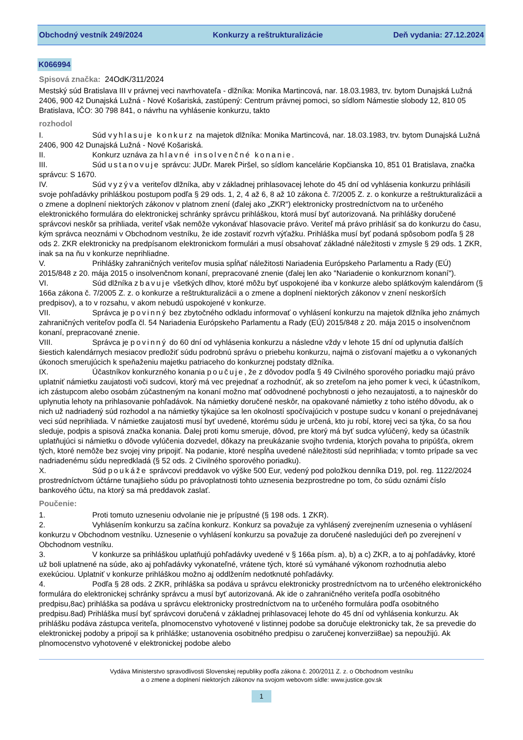Obchodný vestník 249/2024 Konkurzy a reštrukturalizácie Deň vydania: 27.12.2024
K066994
Spisová značka: 24OdK/311/2024
Mestský súd Bratislava III v právnej veci navrhovateľa - dlžníka: Monika Martincová, nar. 18.03.1983, trv. bytom Dunajská Lužná 2406, 900 42 Dunajská Lužná - Nové Košariská, zastúpený: Centrum právnej pomoci, so sídlom Námestie slobody 12, 810 05 Bratislava, IČO: 30 798 841, o návrhu na vyhlásenie konkurzu, takto
rozhodol
I. Súd vyhlasuje konkurz na majetok dlžníka: Monika Martincová, nar. 18.03.1983, trv. bytom Dunajská Lužná 2406, 900 42 Dunajská Lužná - Nové Košariská.
II. Konkurz uznáva za hlavné insolvenčné konanie.
III. Súd ustanovuje správcu: JUDr. Marek Piršel, so sídlom kancelárie Kopčianska 10, 851 01 Bratislava, značka správcu: S 1670.
IV. Súd vyzýva veriteľov dlžníka, aby v základnej prihlasovacej lehote do 45 dní od vyhlásenia konkurzu prihlásili svoje pohľadávky prihláškou postupom podľa § 29 ods. 1, 2, 4 až 6, 8 až 10 zákona č. 7/2005 Z. z. o konkurze a reštrukturalizácii a o zmene a doplnení niektorých zákonov v platnom znení (ďalej ako „ZKR“) elektronicky prostredníctvom na to určeného elektronického formulára do elektronickej schránky správcu prihláškou, ktorá musí byť autorizovaná. Na prihlášky doručené správcovi neskôr sa prihliada, veriteľ však nemôže vykonávať hlasovacie právo. Veriteľ má právo prihlásiť sa do konkurzu do času, kým správca neoznámi v Obchodnom vestníku, že ide zostaviť rozvrh výťažku. Prihláška musí byť podaná spôsobom podľa § 28 ods 2. ZKR elektronicky na predpísanom elektronickom formulári a musí obsahovať základné náležitosti v zmysle § 29 ods. 1 ZKR, inak sa na ňu v konkurze neprihliadne.
V. Prihlášky zahraničných veriteľov musia spĺňať náležitosti Nariadenia Európskeho Parlamentu a Rady (EÚ) 2015/848 z 20. mája 2015 o insolvenčnom konaní, prepracované znenie (ďalej len ako "Nariadenie o konkurznom konaní").
VI. Súd dlžníka zbavuje všetkých dlhov, ktoré môžu byť uspokojené iba v konkurze alebo splátkovým kalendárom (§ 166a zákona č. 7/2005 Z. z. o konkurze a reštrukturalizácii a o zmene a doplnení niektorých zákonov v znení neskorších predpisov), a to v rozsahu, v akom nebudú uspokojené v konkurze.
VII. Správca je povinný bez zbytočného odkladu informovať o vyhlásení konkurzu na majetok dlžníka jeho známych zahraničných veriteľov podľa čl. 54 Nariadenia Európskeho Parlamentu a Rady (EÚ) 2015/848 z 20. mája 2015 o insolvenčnom konaní, prepracované znenie.
VIII. Správca je povinný do 60 dní od vyhlásenia konkurzu a následne vždy v lehote 15 dní od uplynutia ďalších šiestich kalendárnych mesiacov predložiť súdu podrobnú správu o priebehu konkurzu, najmä o zisťovaní majetku a o vykonaných úkonoch smerujúcich k speňaženiu majetku patriaceho do konkurznej podstaty dlžníka.
IX. Účastníkov konkurzného konania poučuje, že z dôvodov podľa § 49 Civilného sporového poriadku majú právo uplatniť námietku zaujatosti voči sudcovi, ktorý má vec prejednať a rozhodnúť, ak so zreteľom na jeho pomer k veci, k účastníkom, ich zástupcom alebo osobám zúčastneným na konaní možno mať odôvodnené pochybnosti o jeho nezaujatosti, a to najneskôr do uplynutia lehoty na prihlasovanie pohľadávok. Na námietky doručené neskôr, na opakované námietky z toho istého dôvodu, ak o nich už nadriadený súd rozhodol a na námietky týkajúce sa len okolností spočívajúcich v postupe sudcu v konaní o prejednávanej veci súd neprihliada. V námietke zaujatosti musí byť uvedené, ktorému súdu je určená, kto ju robí, ktorej veci sa týka, čo sa ňou sleduje, podpis a spisová značka konania. Ďalej proti komu smeruje, dôvod, pre ktorý má byť sudca vylúčený, kedy sa účastník uplatňujúci si námietku o dôvode vylúčenia dozvedel, dôkazy na preukázanie svojho tvrdenia, ktorých povaha to pripúšťa, okrem tých, ktoré nemôže bez svojej viny pripojiť. Na podanie, ktoré nespĺňa uvedené náležitosti súd neprihliada; v tomto prípade sa vec nadriadenému súdu nepredkladá (§ 52 ods. 2 Civilného sporového poriadku).
X. Súd poukáže správcovi preddavok vo výške 500 Eur, vedený pod položkou denníka D19, pol. reg. 1122/2024 prostredníctvom účtárne tunajšieho súdu po právoplatnosti tohto uznesenia bezprostredne po tom, čo súdu oznámi číslo bankového účtu, na ktorý sa má preddavok zaslať.
Poučenie:
1. Proti tomuto uzneseniu odvolanie nie je prípustné (§ 198 ods. 1 ZKR).
2. Vyhlásením konkurzu sa začína konkurz. Konkurz sa považuje za vyhlásený zverejnením uznesenia o vyhlásení konkurzu v Obchodnom vestníku. Uznesenie o vyhlásení konkurzu sa považuje za doručené nasledujúci deň po zverejnení v Obchodnom vestníku.
3. V konkurze sa prihláškou uplatňujú pohľadávky uvedené v § 166a písm. a), b) a c) ZKR, a to aj pohľadávky, ktoré už boli uplatnené na súde, ako aj pohľadávky vykonateľné, vrátene tých, ktoré sú vymáhané výkonom rozhodnutia alebo exekúciou. Uplatniť v konkurze prihláškou možno aj oddlžením nedotknuté pohľadávky.
4. Podľa § 28 ods. 2 ZKR, prihláška sa podáva u správcu elektronicky prostredníctvom na to určeného elektronického formulára do elektronickej schránky správcu a musí byť autorizovaná. Ak ide o zahraničného veriteľa podľa osobitného predpisu,8ac) prihláška sa podáva u správcu elektronicky prostredníctvom na to určeného formulára podľa osobitného predpisu.8ad) Prihláška musí byť správcovi doručená v základnej prihlasovacej lehote do 45 dní od vyhlásenia konkurzu. Ak prihlášku podáva zástupca veriteľa, plnomocenstvo vyhotovené v listinnej podobe sa doručuje elektronicky tak, že sa prevedie do elektronickej podoby a pripojí sa k prihláške; ustanovenia osobitného predpisu o zaručenej konverzii8ae) sa nepoužijú. Ak plnomocenstvo vyhotovené v elektronickej podobe alebo
Vydáva Ministerstvo spravodlivosti Slovenskej republiky podľa zákona č. 200/2011 Z. z. o Obchodnom vestníku
a o zmene a doplnení niektorých zákonov na svojom webovom sídle: www.justice.gov.sk
1